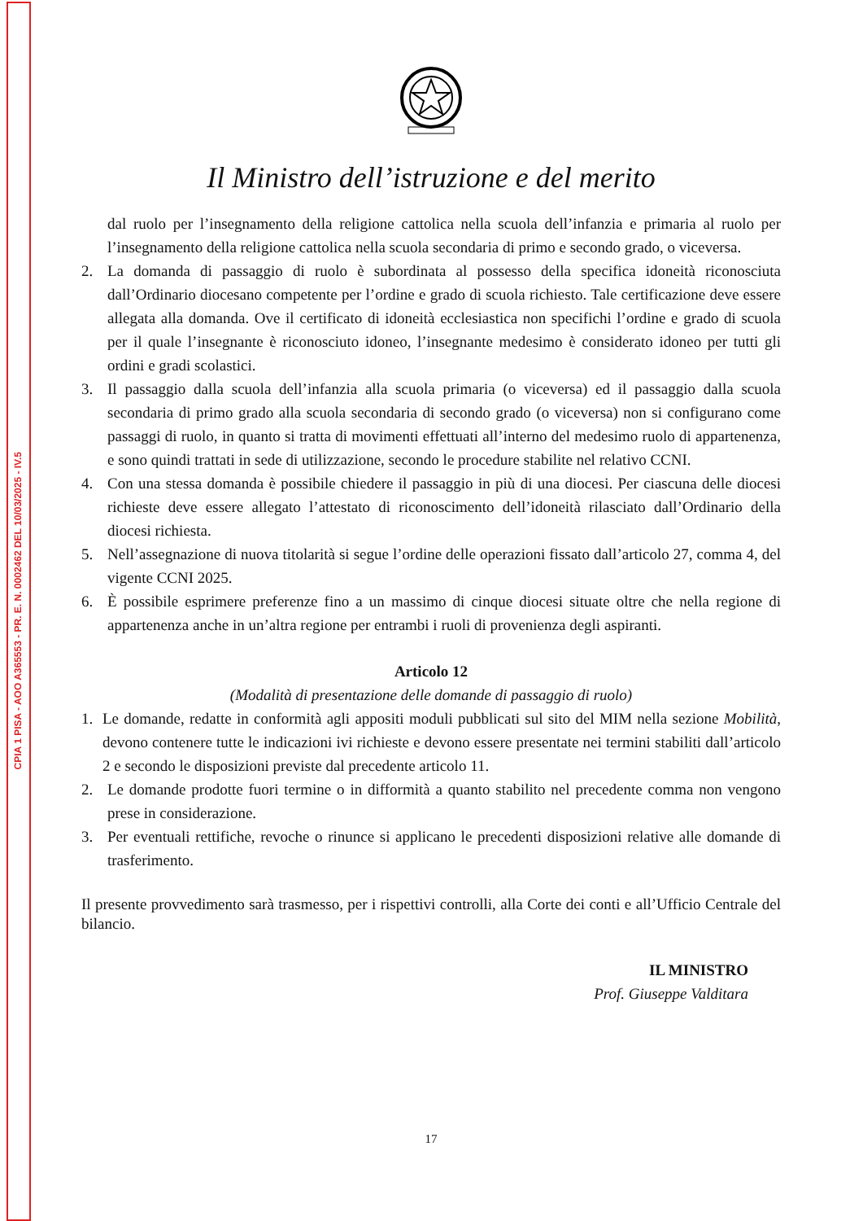CPIA 1 PISA - AOO A365553 - PR. E. N. 0002462 DEL 10/03/2025 - IV.5
Il Ministro dell’istruzione e del merito
dal ruolo per l’insegnamento della religione cattolica nella scuola dell’infanzia e primaria al ruolo per l’insegnamento della religione cattolica nella scuola secondaria di primo e secondo grado, o viceversa.
2. La domanda di passaggio di ruolo è subordinata al possesso della specifica idoneità riconosciuta dall’Ordinario diocesano competente per l’ordine e grado di scuola richiesto. Tale certificazione deve essere allegata alla domanda. Ove il certificato di idoneità ecclesiastica non specifichi l’ordine e grado di scuola per il quale l’insegnante è riconosciuto idoneo, l’insegnante medesimo è considerato idoneo per tutti gli ordini e gradi scolastici.
3. Il passaggio dalla scuola dell’infanzia alla scuola primaria (o viceversa) ed il passaggio dalla scuola secondaria di primo grado alla scuola secondaria di secondo grado (o viceversa) non si configurano come passaggi di ruolo, in quanto si tratta di movimenti effettuati all’interno del medesimo ruolo di appartenenza, e sono quindi trattati in sede di utilizzazione, secondo le procedure stabilite nel relativo CCNI.
4. Con una stessa domanda è possibile chiedere il passaggio in più di una diocesi. Per ciascuna delle diocesi richieste deve essere allegato l’attestato di riconoscimento dell’idoneità rilasciato dall’Ordinario della diocesi richiesta.
5. Nell’assegnazione di nuova titolarità si segue l’ordine delle operazioni fissato dall’articolo 27, comma 4, del vigente CCNI 2025.
6. È possibile esprimere preferenze fino a un massimo di cinque diocesi situate oltre che nella regione di appartenenza anche in un’altra regione per entrambi i ruoli di provenienza degli aspiranti.
Articolo 12
(Modalità di presentazione delle domande di passaggio di ruolo)
1. Le domande, redatte in conformità agli appositi moduli pubblicati sul sito del MIM nella sezione Mobilità, devono contenere tutte le indicazioni ivi richieste e devono essere presentate nei termini stabiliti dall’articolo 2 e secondo le disposizioni previste dal precedente articolo 11.
2. Le domande prodotte fuori termine o in difformità a quanto stabilito nel precedente comma non vengono prese in considerazione.
3. Per eventuali rettifiche, revoche o rinunce si applicano le precedenti disposizioni relative alle domande di trasferimento.
Il presente provvedimento sarà trasmesso, per i rispettivi controlli, alla Corte dei conti e all’Ufficio Centrale del bilancio.
IL MINISTRO
Prof. Giuseppe Valditara
17